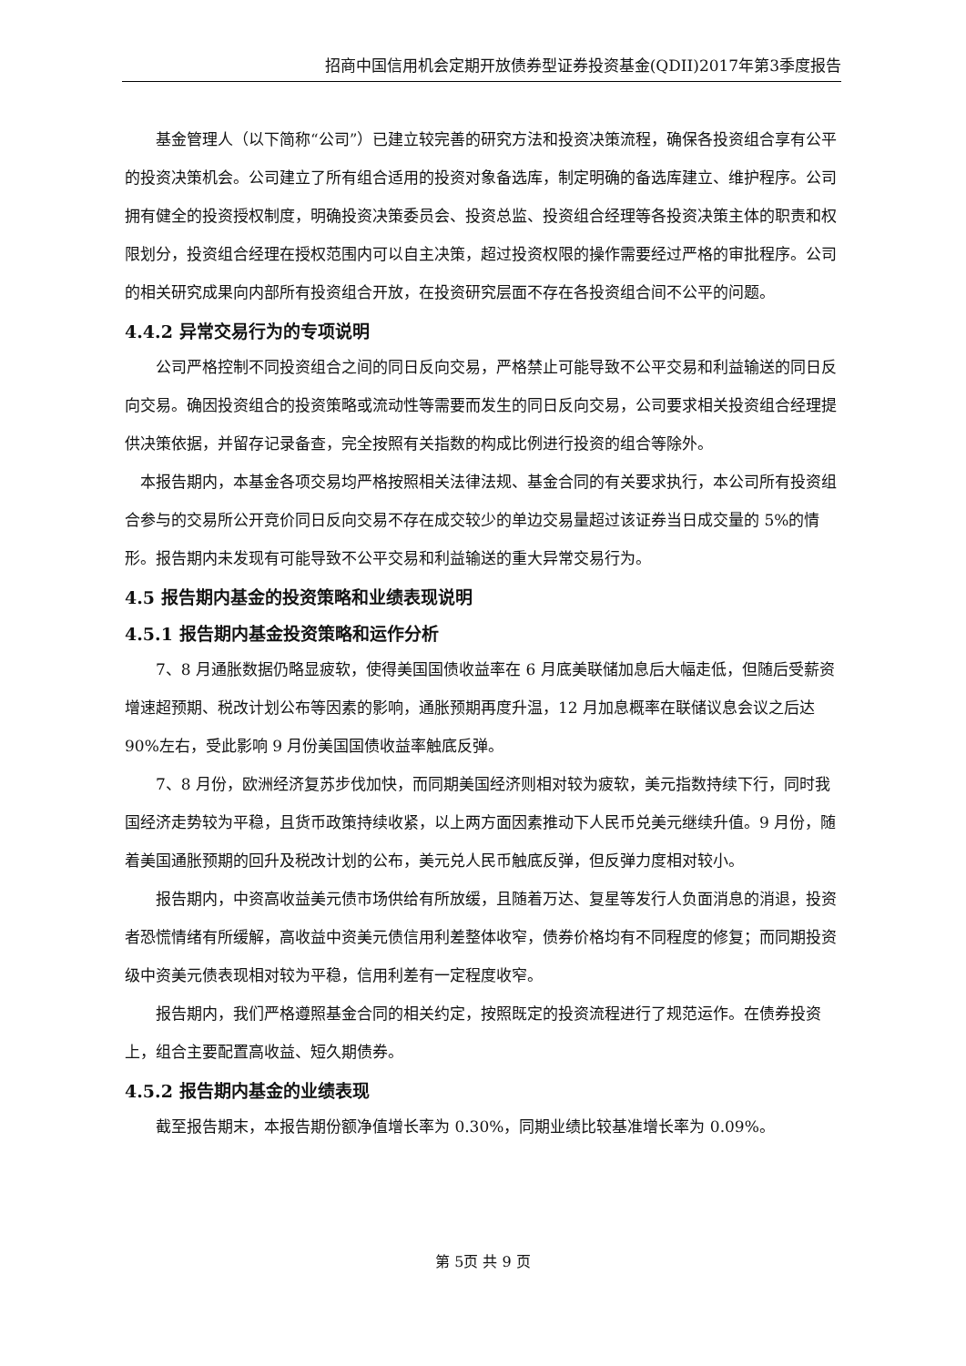招商中国信用机会定期开放债券型证券投资基金(QDII)2017年第3季度报告
基金管理人（以下简称“公司”）已建立较完善的研究方法和投资决策流程，确保各投资组合享有公平的投资决策机会。公司建立了所有组合适用的投资对象备选库，制定明确的备选库建立、维护程序。公司拥有健全的投资授权制度，明确投资决策委员会、投资总监、投资组合经理等各投资决策主体的职责和权限划分，投资组合经理在授权范围内可以自主决策，超过投资权限的操作需要经过严格的审批程序。公司的相关研究成果向内部所有投资组合开放，在投资研究层面不存在各投资组合间不公平的问题。
4.4.2 异常交易行为的专项说明
公司严格控制不同投资组合之间的同日反向交易，严格禁止可能导致不公平交易和利益输送的同日反向交易。确因投资组合的投资策略或流动性等需要而发生的同日反向交易，公司要求相关投资组合经理提供决策依据，并留存记录备查，完全按照有关指数的构成比例进行投资的组合等除外。
本报告期内，本基金各项交易均严格按照相关法律法规、基金合同的有关要求执行，本公司所有投资组合参与的交易所公开竞价同日反向交易不存在成交较少的单边交易量超过该证券当日成交量的 5%的情形。报告期内未发现有可能导致不公平交易和利益输送的重大异常交易行为。
4.5 报告期内基金的投资策略和业绩表现说明
4.5.1 报告期内基金投资策略和运作分析
7、8 月通胀数据仍略显疲软，使得美国国债收益率在 6 月底美联储加息后大幅走低，但随后受薪资增速超预期、税改计划公布等因素的影响，通胀预期再度升温，12 月加息概率在联储议息会议之后达 90%左右，受此影响 9 月份美国国债收益率触底反弹。
7、8 月份，欧洲经济复苏步伐加快，而同期美国经济则相对较为疲软，美元指数持续下行，同时我国经济走势较为平稳，且货币政策持续收紧，以上两方面因素推动下人民币兑美元继续升值。9 月份，随着美国通胀预期的回升及税改计划的公布，美元兑人民币触底反弹，但反弹力度相对较小。
报告期内，中资高收益美元债市场供给有所放缓，且随着万达、复星等发行人负面消息的消退，投资者恐慌情绪有所缓解，高收益中资美元债信用利差整体收窄，债券价格均有不同程度的修复；而同期投资级中资美元债表现相对较为平稳，信用利差有一定程度收窄。
报告期内，我们严格遵照基金合同的相关约定，按照既定的投资流程进行了规范运作。在债券投资上，组合主要配置高收益、短久期债券。
4.5.2 报告期内基金的业绩表现
截至报告期末，本报告期份额净值增长率为 0.30%，同期业绩比较基准增长率为 0.09%。
第 5页 共 9 页